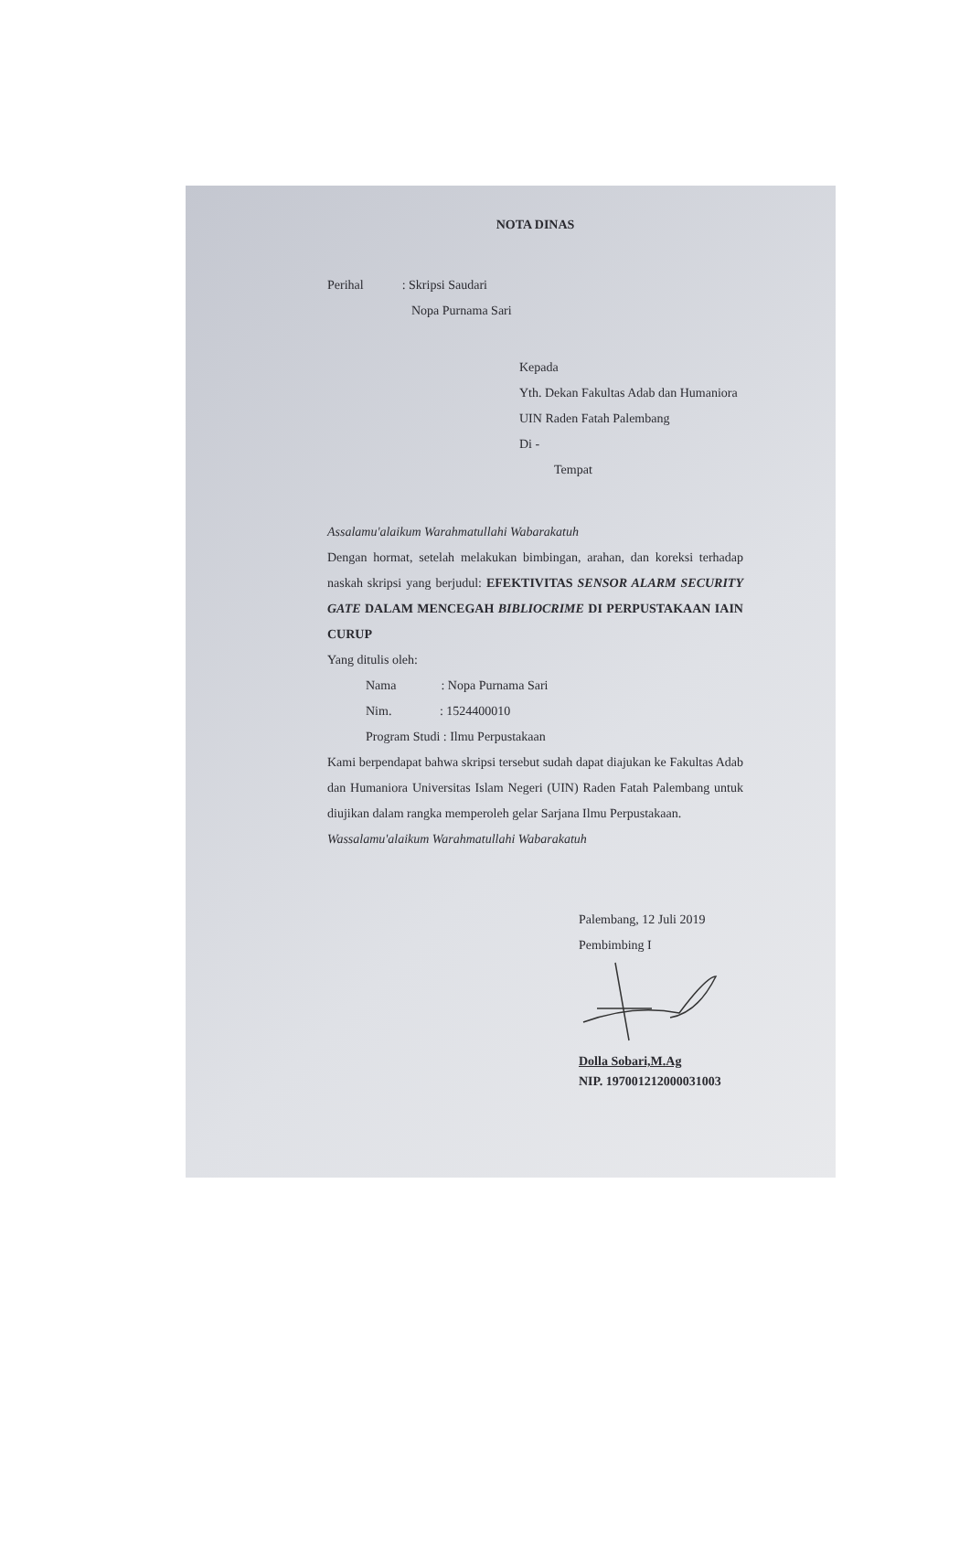NOTA DINAS
Perihal : Skripsi Saudari
Nopa Purnama Sari
Kepada
Yth. Dekan Fakultas Adab dan Humaniora
UIN Raden Fatah Palembang
Di -
Tempat
Assalamu'alaikum Warahmatullahi Wabarakatuh
Dengan hormat, setelah melakukan bimbingan, arahan, dan koreksi terhadap naskah skripsi yang berjudul: EFEKTIVITAS SENSOR ALARM SECURITY GATE DALAM MENCEGAH BIBLIOCRIME DI PERPUSTAKAAN IAIN CURUP
Yang ditulis oleh:
Nama : Nopa Purnama Sari
Nim. : 1524400010
Program Studi : Ilmu Perpustakaan
Kami berpendapat bahwa skripsi tersebut sudah dapat diajukan ke Fakultas Adab dan Humaniora Universitas Islam Negeri (UIN) Raden Fatah Palembang untuk diujikan dalam rangka memperoleh gelar Sarjana Ilmu Perpustakaan.
Wassalamu'alaikum Warahmatullahi Wabarakatuh
Palembang, 12 Juli 2019
Pembimbing I
Dolla Sobari,M.Ag
NIP. 197001212000031003